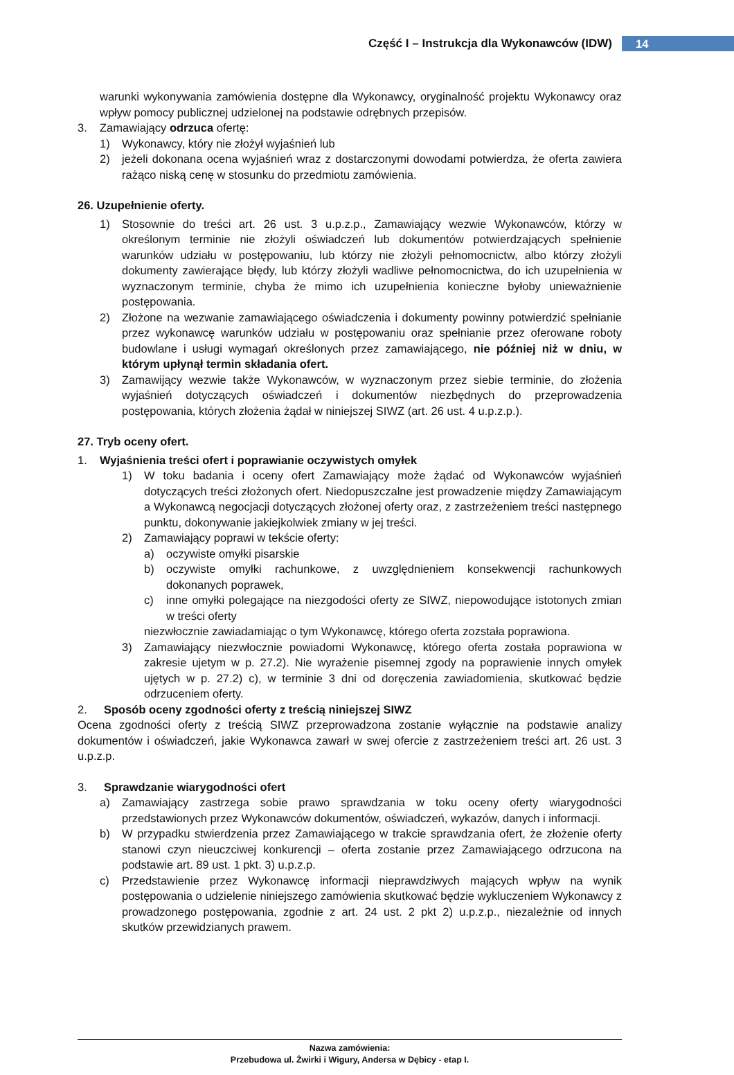Część I – Instrukcja dla Wykonawców (IDW)
14
warunki wykonywania zamówienia dostępne dla Wykonawcy, oryginalność projektu Wykonawcy oraz wpływ pomocy publicznej udzielonej na podstawie odrębnych przepisów.
3. Zamawiający odrzuca ofertę:
1) Wykonawcy, który nie złożył wyjaśnień lub
2) jeżeli dokonana ocena wyjaśnień wraz z dostarczonymi dowodami potwierdza, że oferta zawiera rażąco niską cenę w stosunku do przedmiotu zamówienia.
26. Uzupełnienie oferty.
1) Stosownie do treści art. 26 ust. 3 u.p.z.p., Zamawiający wezwie Wykonawców, którzy w określonym terminie nie złożyli oświadczeń lub dokumentów potwierdzających spełnienie warunków udziału w postępowaniu, lub którzy nie złożyli pełnomocnictw, albo którzy złożyli dokumenty zawierające błędy, lub którzy złożyli wadliwe pełnomocnictwa, do ich uzupełnienia w wyznaczonym terminie, chyba że mimo ich uzupełnienia konieczne byłoby unieważnienie postępowania.
2) Złożone na wezwanie zamawiającego oświadczenia i dokumenty powinny potwierdzić spełnianie przez wykonawcę warunków udziału w postępowaniu oraz spełnianie przez oferowane roboty budowlane i usługi wymagań określonych przez zamawiającego, nie później niż w dniu, w którym upłynął termin składania ofert.
3) Zamawijący wezwie także Wykonawców, w wyznaczonym przez siebie terminie, do złożenia wyjaśnień dotyczących oświadczeń i dokumentów niezbędnych do przeprowadzenia postępowania, których złożenia żądał w niniejszej SIWZ (art. 26 ust. 4 u.p.z.p.).
27. Tryb oceny ofert.
1. Wyjaśnienia treści ofert i poprawianie oczywistych omyłek
1) W toku badania i oceny ofert Zamawiający może żądać od Wykonawców wyjaśnień dotyczących treści złożonych ofert. Niedopuszczalne jest prowadzenie między Zamawiającym a Wykonawcą negocjacji dotyczących złożonej oferty oraz, z zastrzeżeniem treści następnego punktu, dokonywanie jakiejkolwiek zmiany w jej treści.
2) Zamawiający poprawi w tekście oferty:
a) oczywiste omyłki pisarskie
b) oczywiste omyłki rachunkowe, z uwzględnieniem konsekwencji rachunkowych dokonanych poprawek,
c) inne omyłki polegające na niezgodości oferty ze SIWZ, niepowodujące istotonych zmian w treści oferty
niezwłocznie zawiadamiając o tym Wykonawcę, którego oferta zozstała poprawiona.
3) Zamawiający niezwłocznie powiadomi Wykonawcę, którego oferta została poprawiona w zakresie ujetym w p. 27.2). Nie wyrażenie pisemnej zgody na poprawienie innych omyłek ujętych w p. 27.2) c), w terminie 3 dni od doręczenia zawiadomienia, skutkować będzie odrzuceniem oferty.
2. Sposób oceny zgodności oferty z treścią niniejszej SIWZ
Ocena zgodności oferty z treścią SIWZ przeprowadzona zostanie wyłącznie na podstawie analizy dokumentów i oświadczeń, jakie Wykonawca zawarł w swej ofercie z zastrzeżeniem treści art. 26 ust. 3 u.p.z.p.
3. Sprawdzanie wiarygodności ofert
a) Zamawiający zastrzega sobie prawo sprawdzania w toku oceny oferty wiarygodności przedstawionych przez Wykonawców dokumentów, oświadczeń, wykazów, danych i informacji.
b) W przypadku stwierdzenia przez Zamawiającego w trakcie sprawdzania ofert, że złożenie oferty stanowi czyn nieuczciwej konkurencji – oferta zostanie przez Zamawiającego odrzucona na podstawie art. 89 ust. 1 pkt. 3) u.p.z.p.
c) Przedstawienie przez Wykonawcę informacji nieprawdziwych mających wpływ na wynik postępowania o udzielenie niniejszego zamówienia skutkować będzie wykluczeniem Wykonawcy z prowadzonego postępowania, zgodnie z art. 24 ust. 2 pkt 2) u.p.z.p., niezależnie od innych skutków przewidzianych prawem.
Nazwa zamówienia:
Przebudowa ul. Żwirki i Wigury, Andersa w Dębicy - etap I.